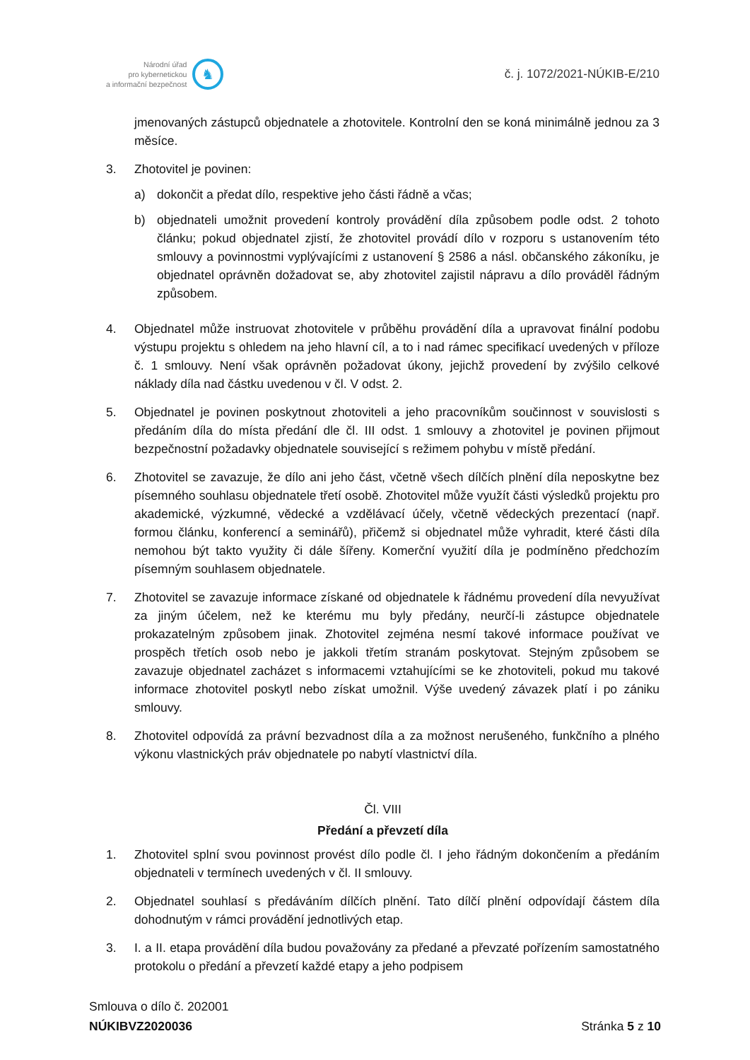Národní úřad
pro kybernetickou
a informační bezpečnost
♞
č. j. 1072/2021-NÚKIB-E/210
jmenovaných zástupců objednatele a zhotovitele. Kontrolní den se koná minimálně jednou za 3 měsíce.
3. Zhotovitel je povinen:
a) dokončit a předat dílo, respektive jeho části řádně a včas;
b) objednateli umožnit provedení kontroly provádění díla způsobem podle odst. 2 tohoto článku; pokud objednatel zjistí, že zhotovitel provádí dílo v rozporu s ustanovením této smlouvy a povinnostmi vyplývajícími z ustanovení § 2586 a násl. občanského zákoníku, je objednatel oprávněn dožadovat se, aby zhotovitel zajistil nápravu a dílo prováděl řádným způsobem.
4. Objednatel může instruovat zhotovitele v průběhu provádění díla a upravovat finální podobu výstupu projektu s ohledem na jeho hlavní cíl, a to i nad rámec specifikací uvedených v příloze č. 1 smlouvy. Není však oprávněn požadovat úkony, jejichž provedení by zvýšilo celkové náklady díla nad částku uvedenou v čl. V odst. 2.
5. Objednatel je povinen poskytnout zhotoviteli a jeho pracovníkům součinnost v souvislosti s předáním díla do místa předání dle čl. III odst. 1 smlouvy a zhotovitel je povinen přijmout bezpečnostní požadavky objednatele související s režimem pohybu v místě předání.
6. Zhotovitel se zavazuje, že dílo ani jeho část, včetně všech dílčích plnění díla neposkytne bez písemného souhlasu objednatele třetí osobě. Zhotovitel může využít části výsledků projektu pro akademické, výzkumné, vědecké a vzdělávací účely, včetně vědeckých prezentací (např. formou článku, konferencí a seminářů), přičemž si objednatel může vyhradit, které části díla nemohou být takto využity či dále šířeny. Komerční využití díla je podmíněno předchozím písemným souhlasem objednatele.
7. Zhotovitel se zavazuje informace získané od objednatele k řádnému provedení díla nevyužívat za jiným účelem, než ke kterému mu byly předány, neurčí-li zástupce objednatele prokazatelným způsobem jinak. Zhotovitel zejména nesmí takové informace používat ve prospěch třetích osob nebo je jakkoli třetím stranám poskytovat. Stejným způsobem se zavazuje objednatel zacházet s informacemi vztahujícími se ke zhotoviteli, pokud mu takové informace zhotovitel poskytl nebo získat umožnil. Výše uvedený závazek platí i po zániku smlouvy.
8. Zhotovitel odpovídá za právní bezvadnost díla a za možnost nerušeného, funkčního a plného výkonu vlastnických práv objednatele po nabytí vlastnictví díla.
Čl. VIII
Předání a převzetí díla
1. Zhotovitel splní svou povinnost provést dílo podle čl. I jeho řádným dokončením a předáním objednateli v termínech uvedených v čl. II smlouvy.
2. Objednatel souhlasí s předáváním dílčích plnění. Tato dílčí plnění odpovídají částem díla dohodnutým v rámci provádění jednotlivých etap.
3. I. a II. etapa provádění díla budou považovány za předané a převzaté pořízením samostatného protokolu o předání a převzetí každé etapy a jeho podpisem
Smlouva o dílo č. 202001
NÚKIBVZ2020036
Stránka 5 z 10